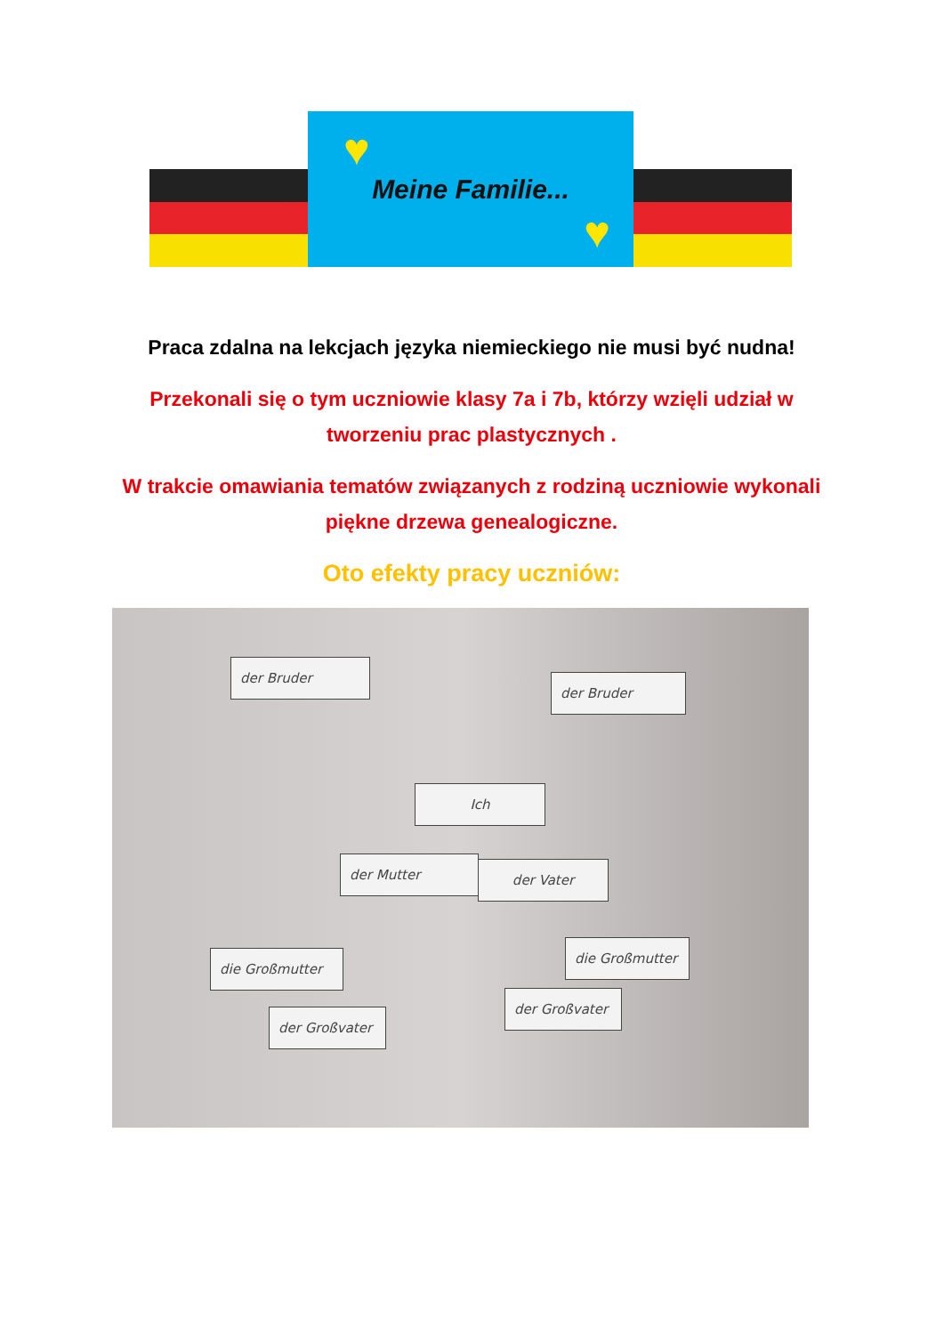♥
Meine Familie...
♥
Praca zdalna na lekcjach języka niemieckiego nie musi być nudna!
Przekonali się o tym uczniowie klasy 7a i 7b, którzy wzięli udział w tworzeniu prac plastycznych .
W trakcie omawiania tematów związanych z rodziną uczniowie wykonali piękne drzewa genealogiczne.
Oto efekty pracy uczniów:
der Bruder
der Bruder
Ich
der Mutter der Vater
die Großmutter
die Großmutter
der Großvater
der Großvater